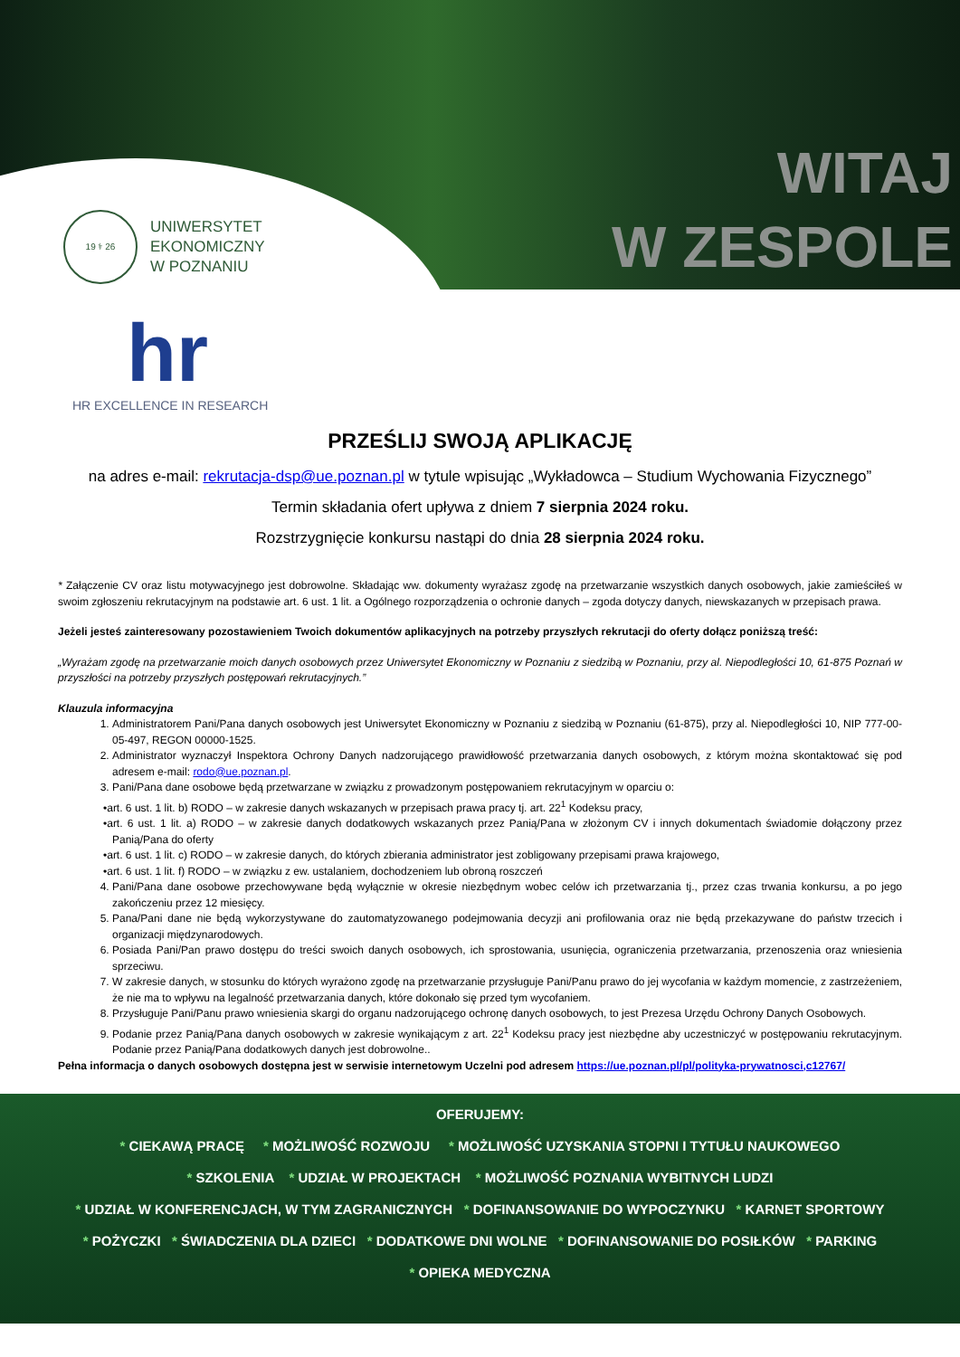19 ⚕ 26
UNIWERSYTET
EKONOMICZNY
W POZNANIU
WITAJ
W ZESPOLE
hr
HR EXCELLENCE IN RESEARCH
PRZEŚLIJ SWOJĄ APLIKACJĘ
na adres e-mail: rekrutacja-dsp@ue.poznan.pl w tytule wpisując „Wykładowca – Studium Wychowania Fizycznego”
Termin składania ofert upływa z dniem 7 sierpnia 2024 roku.
Rozstrzygnięcie konkursu nastąpi do dnia 28 sierpnia 2024 roku.
* Załączenie CV oraz listu motywacyjnego jest dobrowolne. Składając ww. dokumenty wyrażasz zgodę na przetwarzanie wszystkich danych osobowych, jakie zamieściłeś w swoim zgłoszeniu rekrutacyjnym na podstawie art. 6 ust. 1 lit. a Ogólnego rozporządzenia o ochronie danych – zgoda dotyczy danych, niewskazanych w przepisach prawa.
Jeżeli jesteś zainteresowany pozostawieniem Twoich dokumentów aplikacyjnych na potrzeby przyszłych rekrutacji do oferty dołącz poniższą treść:
„Wyrażam zgodę na przetwarzanie moich danych osobowych przez Uniwersytet Ekonomiczny w Poznaniu z siedzibą w Poznaniu, przy al. Niepodległości 10, 61-875 Poznań w przyszłości na potrzeby przyszłych postępowań rekrutacyjnych.”
Klauzula informacyjna
1. Administratorem Pani/Pana danych osobowych jest Uniwersytet Ekonomiczny w Poznaniu z siedzibą w Poznaniu (61-875), przy al. Niepodległości 10, NIP 777-00-05-497, REGON 00000-1525.
2. Administrator wyznaczył Inspektora Ochrony Danych nadzorującego prawidłowość przetwarzania danych osobowych, z którym można skontaktować się pod adresem e-mail: rodo@ue.poznan.pl.
3. Pani/Pana dane osobowe będą przetwarzane w związku z prowadzonym postępowaniem rekrutacyjnym w oparciu o:
•art. 6 ust. 1 lit. b) RODO – w zakresie danych wskazanych w przepisach prawa pracy tj. art. 22<sup>1</sup> Kodeksu pracy,
•art. 6 ust. 1 lit. a) RODO – w zakresie danych dodatkowych wskazanych przez Panią/Pana w złożonym CV i innych dokumentach świadomie dołączony przez Panią/Pana do oferty
•art. 6 ust. 1 lit. c) RODO – w zakresie danych, do których zbierania administrator jest zobligowany przepisami prawa krajowego,
•art. 6 ust. 1 lit. f) RODO – w związku z ew. ustalaniem, dochodzeniem lub obroną roszczeń
4. Pani/Pana dane osobowe przechowywane będą wyłącznie w okresie niezbędnym wobec celów ich przetwarzania tj., przez czas trwania konkursu, a po jego zakończeniu przez 12 miesięcy.
5. Pana/Pani dane nie będą wykorzystywane do zautomatyzowanego podejmowania decyzji ani profilowania oraz nie będą przekazywane do państw trzecich i organizacji międzynarodowych.
6. Posiada Pani/Pan prawo dostępu do treści swoich danych osobowych, ich sprostowania, usunięcia, ograniczenia przetwarzania, przenoszenia oraz wniesienia sprzeciwu.
7. W zakresie danych, w stosunku do których wyrażono zgodę na przetwarzanie przysługuje Pani/Panu prawo do jej wycofania w każdym momencie, z zastrzeżeniem, że nie ma to wpływu na legalność przetwarzania danych, które dokonało się przed tym wycofaniem.
8. Przysługuje Pani/Panu prawo wniesienia skargi do organu nadzorującego ochronę danych osobowych, to jest Prezesa Urzędu Ochrony Danych Osobowych.
9. Podanie przez Panią/Pana danych osobowych w zakresie wynikającym z art. 22<sup>1</sup> Kodeksu pracy jest niezbędne aby uczestniczyć w postępowaniu rekrutacyjnym. Podanie przez Panią/Pana dodatkowych danych jest dobrowolne..
Pełna informacja o danych osobowych dostępna jest w serwisie internetowym Uczelni pod adresem https://ue.poznan.pl/pl/polityka-prywatnosci,c12767/
OFERUJEMY:
* CIEKAWĄ PRACĘ * MOŻLIWOŚĆ ROZWOJU * MOŻLIWOŚĆ UZYSKANIA STOPNI I TYTUŁU NAUKOWEGO
* SZKOLENIA * UDZIAŁ W PROJEKTACH * MOŻLIWOŚĆ POZNANIA WYBITNYCH LUDZI
* UDZIAŁ W KONFERENCJACH, W TYM ZAGRANICZNYCH * DOFINANSOWANIE DO WYPOCZYNKU * KARNET SPORTOWY
* POŻYCZKI * ŚWIADCZENIA DLA DZIECI * DODATKOWE DNI WOLNE * DOFINANSOWANIE DO POSIŁKÓW * PARKING
* OPIEKA MEDYCZNA